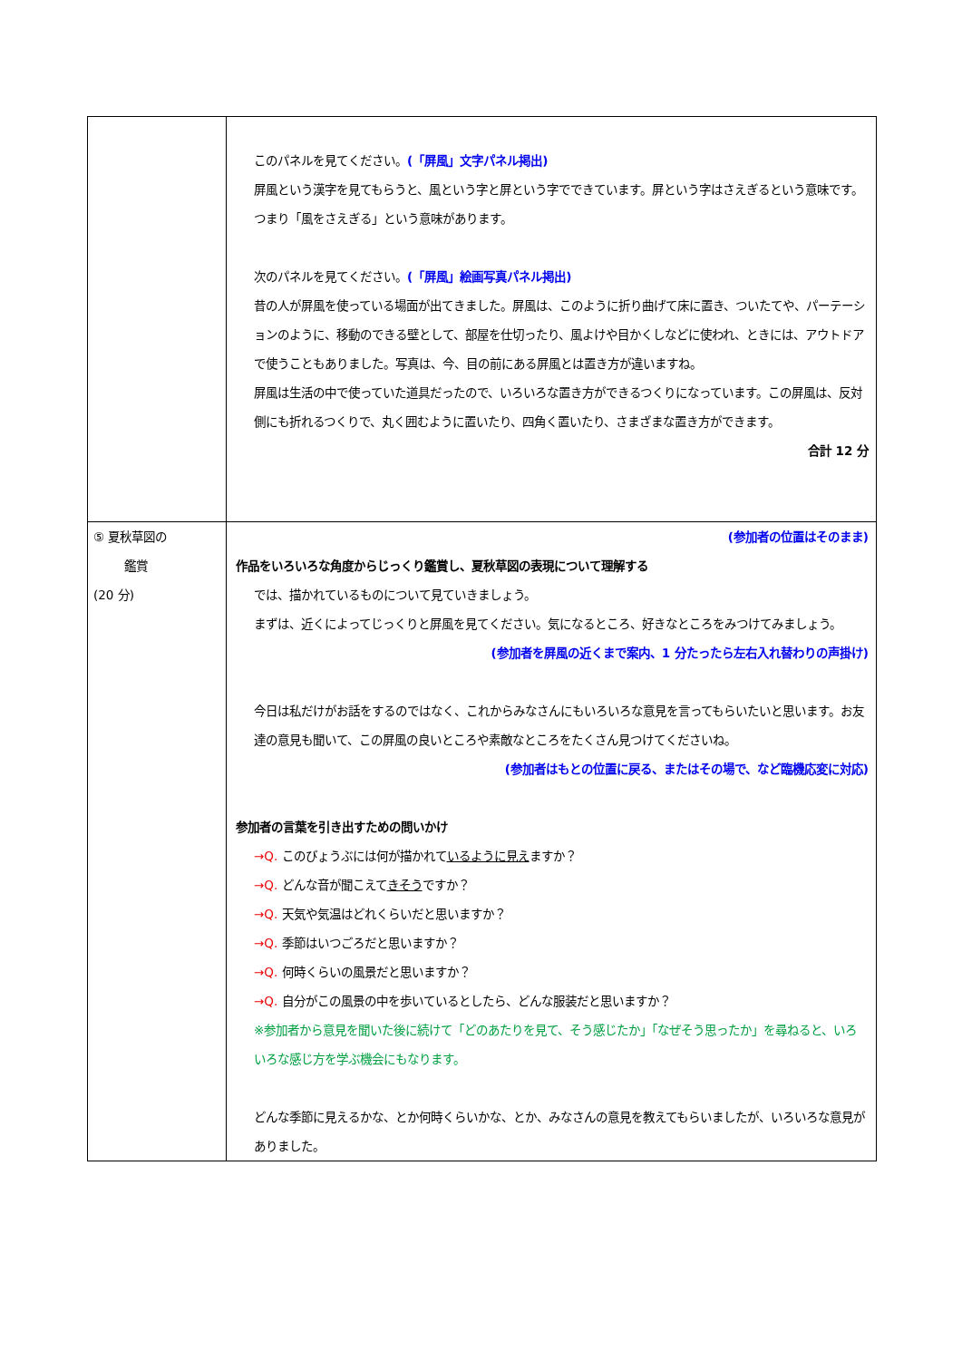| | このパネルを見てください。 (「屏風」文字パネル掲出) 屏風という漢字を見てもらうと、風という字と屏という字でできています。屏という字はさえぎるという意味です。つまり「風をさえぎる」という意味があります。 次のパネルを見てください。 (「屏風」絵画写真パネル掲出) 昔の人が屏風を使っている場面が出てきました。屏風は、このように折り曲げて床に置き、ついたてや、パーテーションのように、移動のできる壁として、部屋を仕切ったり、風よけや目かくしなどに使われ、ときには、アウトドアで使うこともありました。写真は、今、目の前にある屏風とは置き方が違いますね。 屏風は生活の中で使っていた道具だったので、いろいろな置き方ができるつくりになっています。この屏風は、反対側にも折れるつくりで、丸く囲むように置いたり、四角く置いたり、さまざまな置き方ができます。 合計 12 分 |
| ⑤ 夏秋草図の 鑑賞 (20 分) | (参加者の位置はそのまま) 作品をいろいろな角度からじっくり鑑賞し、夏秋草図の表現について理解する では、描かれているものについて見ていきましょう。 まずは、近くによってじっくりと屏風を見てください。気になるところ、好きなところをみつけてみましょう。 (参加者を屏風の近くまで案内、1 分たったら左右入れ替わりの声掛け) 今日は私だけがお話をするのではなく、これからみなさんにもいろいろな意見を言ってもらいたいと思います。お友達の意見も聞いて、この屏風の良いところや素敵なところをたくさん見つけてくださいね。 (参加者はもとの位置に戻る、またはその場で、など臨機応変に対応) 参加者の言葉を引き出すための問いかけ →Q. このびょうぶには何が描かれて いるように見え ますか？ →Q. どんな音が聞こえて きそう ですか？ →Q. 天気や気温はどれくらいだと思いますか？ →Q. 季節はいつごろだと思いますか？ →Q. 何時くらいの風景だと思いますか？ →Q. 自分がこの風景の中を歩いているとしたら、どんな服装だと思いますか？ ※参加者から意見を聞いた後に続けて「どのあたりを見て、そう感じたか」「なぜそう思ったか」を尋ねると、いろいろな感じ方を学ぶ機会にもなります。 どんな季節に見えるかな、とか何時くらいかな、とか、みなさんの意見を教えてもらいましたが、いろいろな意見がありました。 |